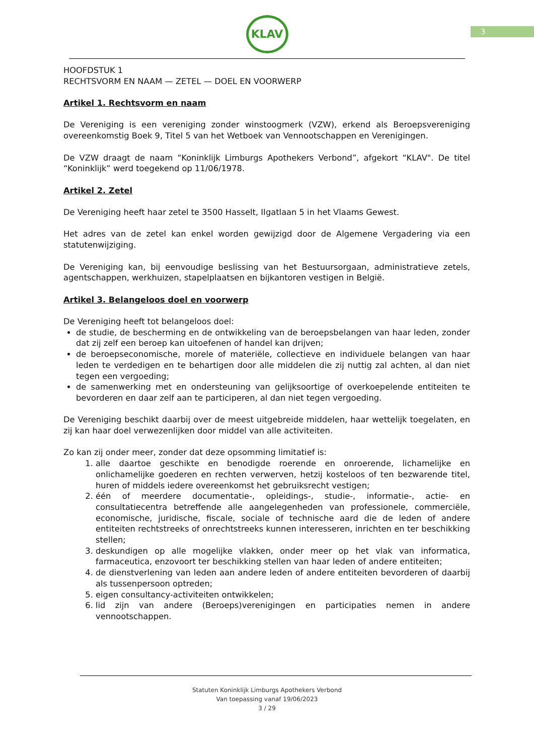3
KLAV
HOOFDSTUK 1
RECHTSVORM EN NAAM — ZETEL — DOEL EN VOORWERP
Artikel 1. Rechtsvorm en naam
De Vereniging is een vereniging zonder winstoogmerk (VZW), erkend als Beroepsvereniging overeenkomstig Boek 9, Titel 5 van het Wetboek van Vennootschappen en Verenigingen.
De VZW draagt de naam “Koninklijk Limburgs Apothekers Verbond”, afgekort “KLAV". De titel “Koninklijk” werd toegekend op 11/06/1978.
Artikel 2. Zetel
De Vereniging heeft haar zetel te 3500 Hasselt, IIgatlaan 5 in het Vlaams Gewest.
Het adres van de zetel kan enkel worden gewijzigd door de Algemene Vergadering via een statutenwijziging.
De Vereniging kan, bij eenvoudige beslissing van het Bestuursorgaan, administratieve zetels, agentschappen, werkhuizen, stapelplaatsen en bijkantoren vestigen in België.
Artikel 3. Belangeloos doel en voorwerp
De Vereniging heeft tot belangeloos doel:
de studie, de bescherming en de ontwikkeling van de beroepsbelangen van haar leden, zonder dat zij zelf een beroep kan uitoefenen of handel kan drijven;
de beroepseconomische, morele of materiële, collectieve en individuele belangen van haar leden te verdedigen en te behartigen door alle middelen die zij nuttig zal achten, al dan niet tegen een vergoeding;
de samenwerking met en ondersteuning van gelijksoortige of overkoepelende entiteiten te bevorderen en daar zelf aan te participeren, al dan niet tegen vergoeding.
De Vereniging beschikt daarbij over de meest uitgebreide middelen, haar wettelijk toegelaten, en zij kan haar doel verwezenlijken door middel van alle activiteiten.
Zo kan zij onder meer, zonder dat deze opsomming limitatief is:
1. alle daartoe geschikte en benodigde roerende en onroerende, lichamelijke en onlichamelijke goederen en rechten verwerven, hetzij kosteloos of ten bezwarende titel, huren of middels iedere overeenkomst het gebruiksrecht vestigen;
2. één of meerdere documentatie-, opleidings-, studie-, informatie-, actie- en consultatiecentra betreffende alle aangelegenheden van professionele, commerciële, economische, juridische, fiscale, sociale of technische aard die de leden of andere entiteiten rechtstreeks of onrechtstreeks kunnen interesseren, inrichten en ter beschikking stellen;
3. deskundigen op alle mogelijke vlakken, onder meer op het vlak van informatica, farmaceutica, enzovoort ter beschikking stellen van haar leden of andere entiteiten;
4. de dienstverlening van leden aan andere leden of andere entiteiten bevorderen of daarbij als tussenpersoon optreden;
5. eigen consultancy-activiteiten ontwikkelen;
6. lid zijn van andere (Beroeps)verenigingen en participaties nemen in andere vennootschappen.
Statuten Koninklijk Limburgs Apothekers Verbond
Van toepassing vanaf 19/06/2023
3 / 29